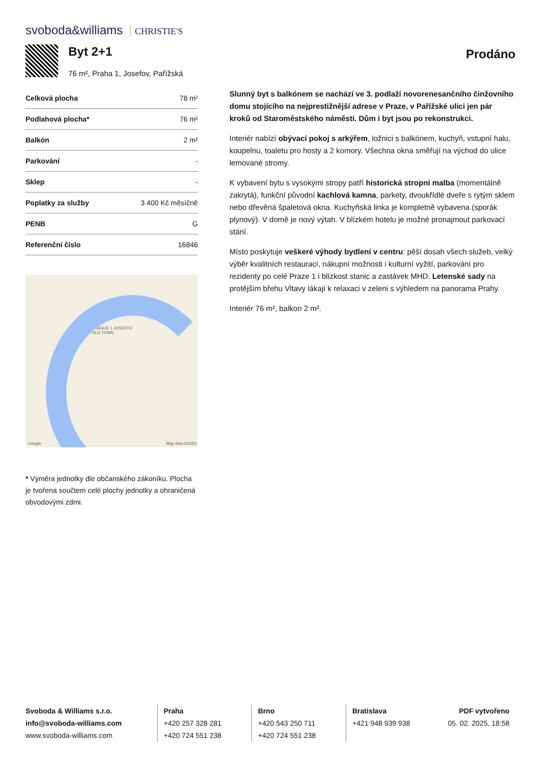svoboda&williams CHRISTIE'S
Byt 2+1
76 m², Praha 1, Josefov, Pařížská
Prodáno
| Celková plocha | 78 m² |
| Podlahová plocha* | 76 m² |
| Balkón | 2 m² |
| Parkování | - |
| Sklep | - |
| Poplatky za služby | 3 400 Kč měsíčně |
| PENB | G |
| Referenční číslo | 16846 |
PRAGUE 1 JOSEFOV
OLD TOWN
Google Map data ©2023
* Výměra jednotky dle občanského zákoníku. Plocha je tvořena součtem celé plochy jednotky a ohraničená obvodovými zdmi.
Slunný byt s balkónem se nachází ve 3. podlaží novorenesančního činžovního domu stojícího na nejprestižnější adrese v Praze, v Pařížské ulici jen pár kroků od Staroměstského náměstí. Dům i byt jsou po rekonstrukci.
Interiér nabízí obývací pokoj s arkýřem, ložnici s balkónem, kuchyň, vstupní halu, koupelnu, toaletu pro hosty a 2 komory. Všechna okna směřují na východ do ulice lemované stromy.
K vybavení bytu s vysokými stropy patří historická stropní malba (momentálně zakrytá), funkční původní kachlová kamna, parkety, dvoukřídlé dveře s rytým sklem nebo dřevěná špaletová okna. Kuchyňská linka je kompletně vybavena (sporák plynový). V domě je nový výtah. V blízkém hotelu je možné pronajmout parkovací stání.
Místo poskytuje veškeré výhody bydlení v centru: pěší dosah všech služeb, velký výběr kvalitních restaurací, nákupní možnosti i kulturní vyžití, parkování pro rezidenty po celé Praze 1 i blízkost stanic a zastávek MHD. Letenské sady na protějším břehu Vltavy lákají k relaxaci v zeleni s výhledem na panorama Prahy.
Interiér 76 m², balkon 2 m².
Svoboda & Williams s.r.o.
info@svoboda-williams.com
www.svoboda-williams.com
Praha
+420 257 328 281
+420 724 551 238
Brno
+420 543 250 711
+420 724 551 238
Bratislava
+421 948 939 938
PDF vytvořeno
05. 02. 2025, 18:58